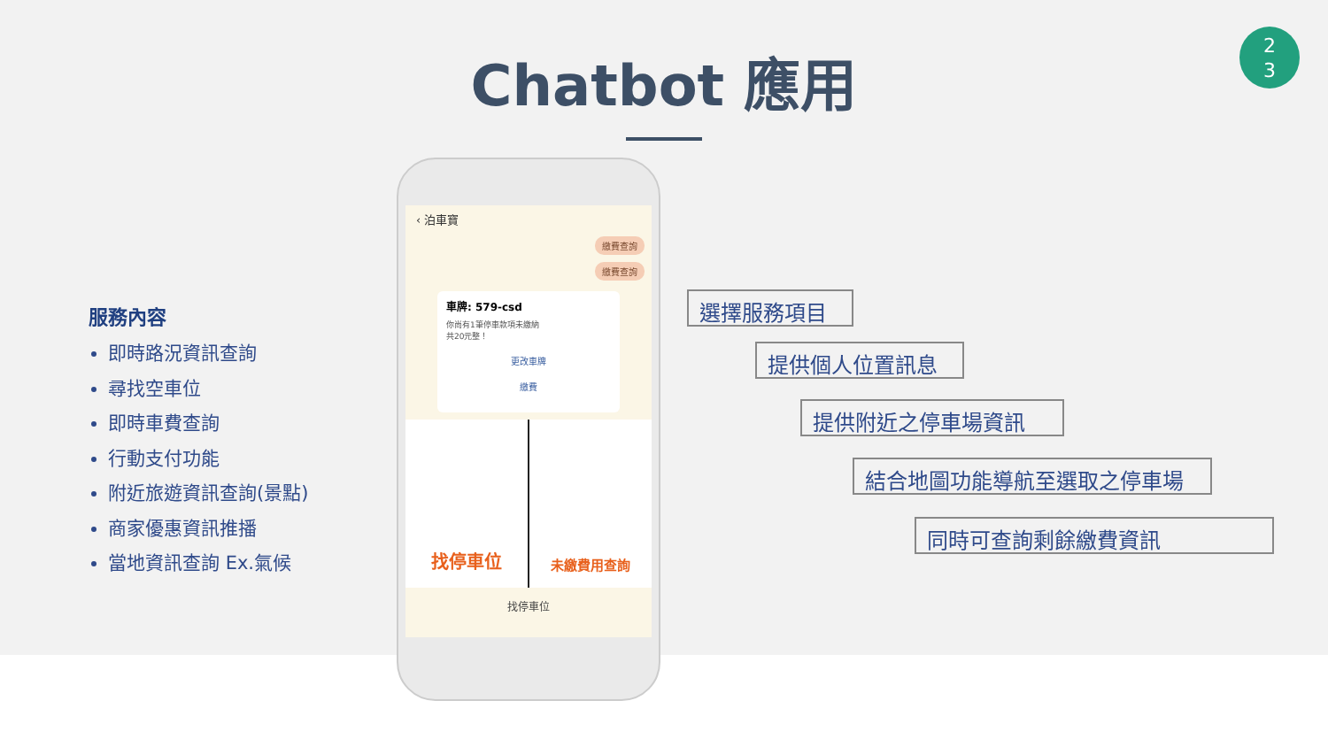Chatbot 應用
2
3
服務內容
即時路況資訊查詢
尋找空車位
即時車費查詢
行動支付功能
附近旅遊資訊查詢(景點)
商家優惠資訊推播
當地資訊查詢 Ex.氣候
‹ 泊車寶
繳費查詢
繳費查詢
車牌: 579-csd
你尚有1筆停車款項未繳納
共20元整！
更改車牌
繳費
找停車位
未繳費用查詢
找停車位
選擇服務項目
提供個人位置訊息
提供附近之停車場資訊
結合地圖功能導航至選取之停車場
同時可查詢剩餘繳費資訊